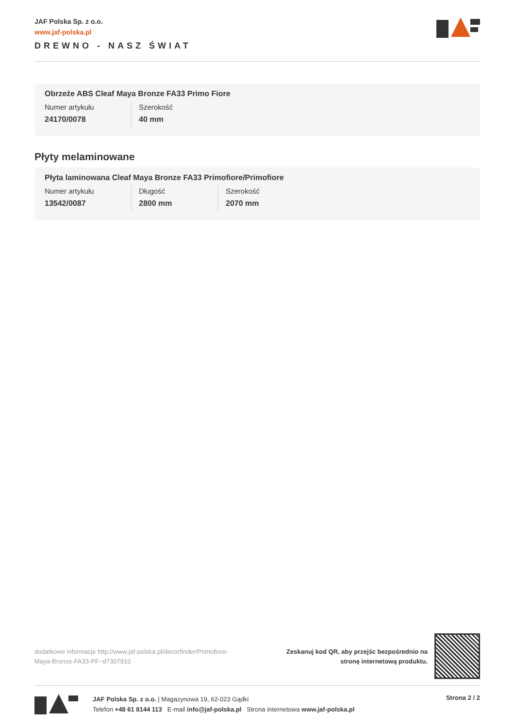JAF Polska Sp. z o.o.
www.jaf-polska.pl
DREWNO - NASZ ŚWIAT
Obrzeże ABS Cleaf Maya Bronze FA33 Primo Fiore
| Numer artykułu | Szerokość |
| 24170/0078 | 40 mm |
Płyty melaminowane
Płyta laminowana Cleaf Maya Bronze FA33 Primofiore/Primofiore
| Numer artykułu | Długość | Szerokość |
| 13542/0087 | 2800 mm | 2070 mm |
dodatkowe informacje http://www.jaf-polska.pl/decorfinder/Primofiore-Maya-Bronze-FA33-PF~d7307910
Zeskanuj kod QR, aby przejśc bezpośrednio na
stronę internetową produktu.
JAF Polska Sp. z o.o. | Magazynowa 19, 62-023 Gądki
Telefon +48 61 8144 113 E-mail info@jaf-polska.pl Strona internetowa www.jaf-polska.pl
Strona 2 / 2